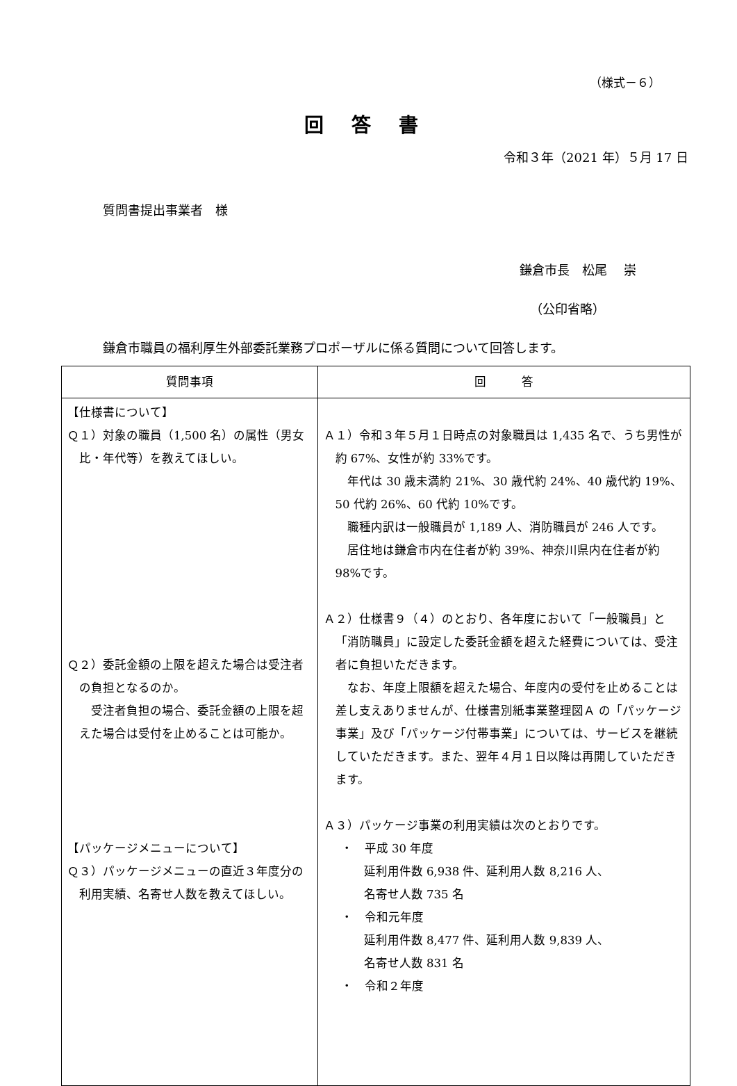（様式－６）
回答書
令和３年（2021 年）５月 17 日
質問書提出事業者　様
鎌倉市長　松尾　 崇
（公印省略）
鎌倉市職員の福利厚生外部委託業務プロポーザルに係る質問について回答します。
| 質問事項 | 回 答 |
| --- | --- |
| 【仕様書について】 Ｑ１）対象の職員（1,500 名）の属性（男女比・年代等）を教えてほしい。 Ｑ２）委託金額の上限を超えた場合は受注者の負担となるのか。 受注者負担の場合、委託金額の上限を超えた場合は受付を止めることは可能か。 【パッケージメニューについて】 Ｑ３）パッケージメニューの直近３年度分の利用実績、名寄せ人数を教えてほしい。 | Ａ１）令和３年５月１日時点の対象職員は 1,435 名で、うち男性が約 67%、女性が約 33%です。 年代は 30 歳未満約 21%、30 歳代約 24%、40 歳代約 19%、50 代約 26%、60 代約 10%です。 職種内訳は一般職員が 1,189 人、消防職員が 246 人です。 居住地は鎌倉市内在住者が約 39%、神奈川県内在住者が約 98%です。 Ａ２）仕様書９（４）のとおり、各年度において「一般職員」と「消防職員」に設定した委託金額を超えた経費については、受注者に負担いただきます。 なお、年度上限額を超えた場合、年度内の受付を止めることは差し支えありませんが、仕様書別紙事業整理図Ａ の「パッケージ事業」及び「パッケージ付帯事業」については、サービスを継続していただきます。また、翌年４月１日以降は再開していただきます。 Ａ３）パッケージ事業の利用実績は次のとおりです。 ・ 平成 30 年度 延利用件数 6,938 件、延利用人数 8,216 人、 名寄せ人数 735 名 ・ 令和元年度 延利用件数 8,477 件、延利用人数 9,839 人、 名寄せ人数 831 名 ・ 令和２年度 |